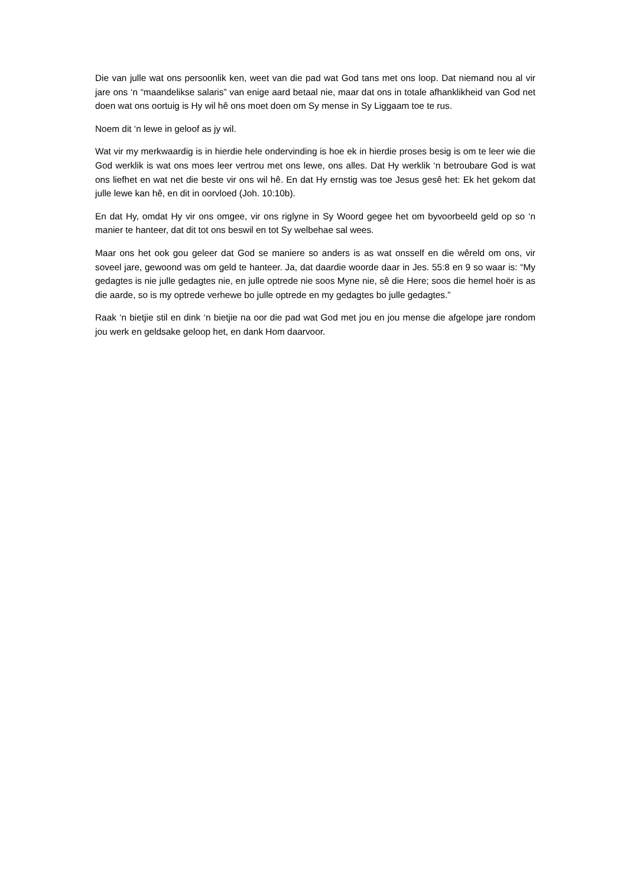Die van julle wat ons persoonlik ken, weet van die pad wat God tans met ons loop. Dat niemand nou al vir jare ons ‘n “maandelikse salaris” van enige aard betaal nie, maar dat ons in totale afhanklikheid van God net doen wat ons oortuig is Hy wil hê ons moet doen om Sy mense in Sy Liggaam toe te rus.
Noem dit ‘n lewe in geloof as jy wil.
Wat vir my merkwaardig is in hierdie hele ondervinding is hoe ek in hierdie proses besig is om te leer wie die God werklik is wat ons moes leer vertrou met ons lewe, ons alles. Dat Hy werklik ‘n betroubare God is wat ons liefhet en wat net die beste vir ons wil hê. En dat Hy ernstig was toe Jesus gesê het: Ek het gekom dat julle lewe kan hê, en dit in oorvloed (Joh. 10:10b).
En dat Hy, omdat Hy vir ons omgee, vir ons riglyne in Sy Woord gegee het om byvoorbeeld geld op so ‘n manier te hanteer, dat dit tot ons beswil en tot Sy welbehae sal wees.
Maar ons het ook gou geleer dat God se maniere so anders is as wat onsself en die wêreld om ons, vir soveel jare, gewoond was om geld te hanteer. Ja, dat daardie woorde daar in Jes. 55:8 en 9 so waar is: “My gedagtes is nie julle gedagtes nie, en julle optrede nie soos Myne nie, sê die Here; soos die hemel hoër is as die aarde, so is my optrede verhewe bo julle optrede en my gedagtes bo julle gedagtes.”
Raak ‘n bietjie stil en dink ‘n bietjie na oor die pad wat God met jou en jou mense die afgelope jare rondom jou werk en geldsake geloop het, en dank Hom daarvoor.